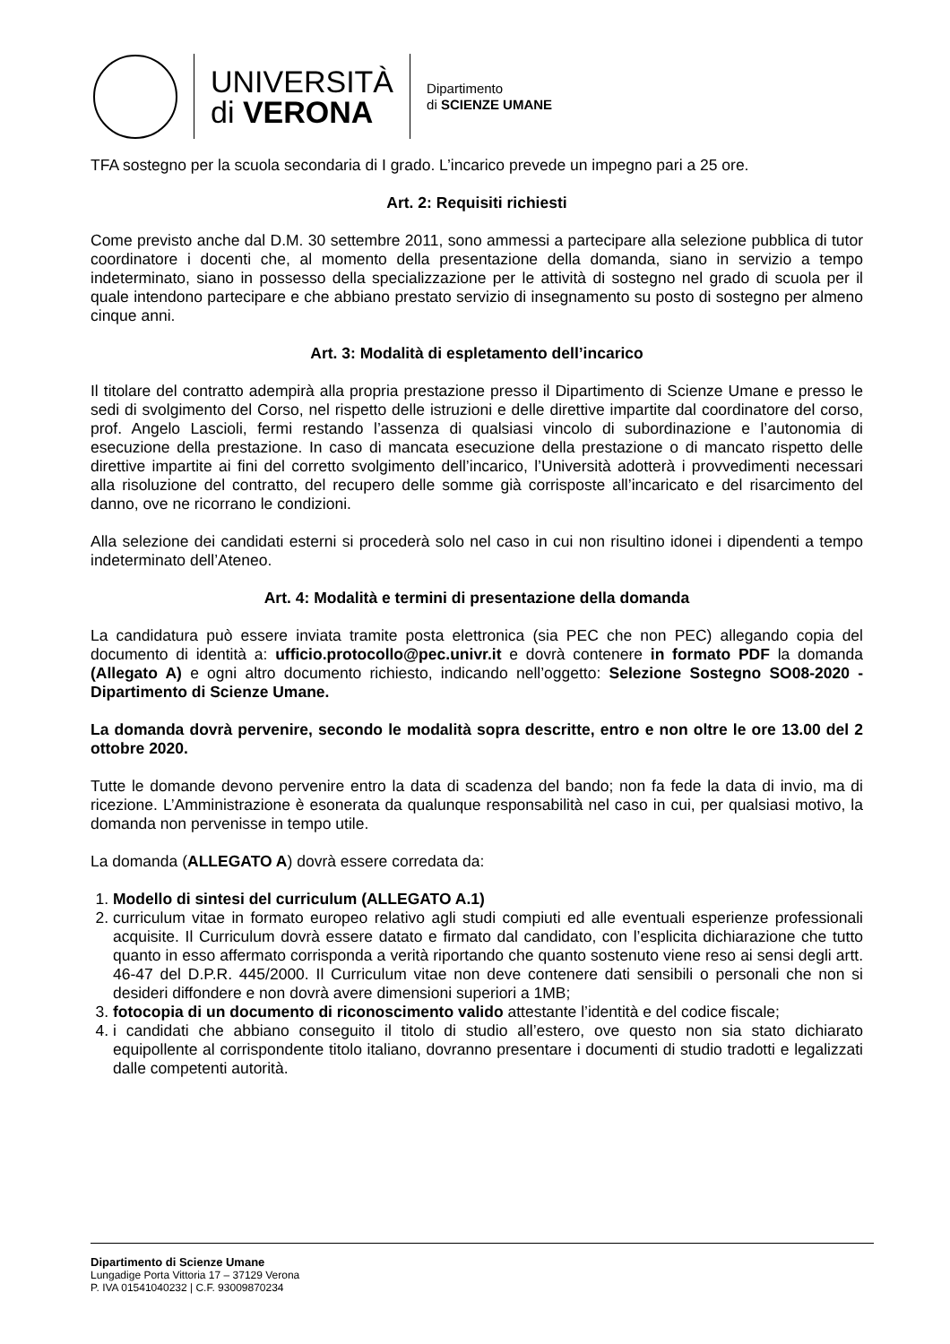UNIVERSITÀ
di VERONA
Dipartimento
di SCIENZE UMANE
TFA sostegno per la scuola secondaria di I grado. L’incarico prevede un impegno pari a 25 ore.
Art. 2: Requisiti richiesti
Come previsto anche dal D.M. 30 settembre 2011, sono ammessi a partecipare alla selezione pubblica di tutor coordinatore i docenti che, al momento della presentazione della domanda, siano in servizio a tempo indeterminato, siano in possesso della specializzazione per le attività di sostegno nel grado di scuola per il quale intendono partecipare e che abbiano prestato servizio di insegnamento su posto di sostegno per almeno cinque anni.
Art. 3: Modalità di espletamento dell’incarico
Il titolare del contratto adempirà alla propria prestazione presso il Dipartimento di Scienze Umane e presso le sedi di svolgimento del Corso, nel rispetto delle istruzioni e delle direttive impartite dal coordinatore del corso, prof. Angelo Lascioli, fermi restando l’assenza di qualsiasi vincolo di subordinazione e l’autonomia di esecuzione della prestazione. In caso di mancata esecuzione della prestazione o di mancato rispetto delle direttive impartite ai fini del corretto svolgimento dell’incarico, l’Università adotterà i provvedimenti necessari alla risoluzione del contratto, del recupero delle somme già corrisposte all’incaricato e del risarcimento del danno, ove ne ricorrano le condizioni.
Alla selezione dei candidati esterni si procederà solo nel caso in cui non risultino idonei i dipendenti a tempo indeterminato dell’Ateneo.
Art. 4: Modalità e termini di presentazione della domanda
La candidatura può essere inviata tramite posta elettronica (sia PEC che non PEC) allegando copia del documento di identità a: ufficio.protocollo@pec.univr.it e dovrà contenere in formato PDF la domanda (Allegato A) e ogni altro documento richiesto, indicando nell’oggetto: Selezione Sostegno SO08-2020 - Dipartimento di Scienze Umane.
La domanda dovrà pervenire, secondo le modalità sopra descritte, entro e non oltre le ore 13.00 del 2 ottobre 2020.
Tutte le domande devono pervenire entro la data di scadenza del bando; non fa fede la data di invio, ma di ricezione. L’Amministrazione è esonerata da qualunque responsabilità nel caso in cui, per qualsiasi motivo, la domanda non pervenisse in tempo utile.
La domanda (ALLEGATO A) dovrà essere corredata da:
1. Modello di sintesi del curriculum (ALLEGATO A.1)
2. curriculum vitae in formato europeo relativo agli studi compiuti ed alle eventuali esperienze professionali acquisite. Il Curriculum dovrà essere datato e firmato dal candidato, con l’esplicita dichiarazione che tutto quanto in esso affermato corrisponda a verità riportando che quanto sostenuto viene reso ai sensi degli artt. 46-47 del D.P.R. 445/2000. Il Curriculum vitae non deve contenere dati sensibili o personali che non si desideri diffondere e non dovrà avere dimensioni superiori a 1MB;
3. fotocopia di un documento di riconoscimento valido attestante l’identità e del codice fiscale;
4. i candidati che abbiano conseguito il titolo di studio all’estero, ove questo non sia stato dichiarato equipollente al corrispondente titolo italiano, dovranno presentare i documenti di studio tradotti e legalizzati dalle competenti autorità.
Dipartimento di Scienze Umane
Lungadige Porta Vittoria 17 – 37129 Verona
P. IVA 01541040232 | C.F. 93009870234